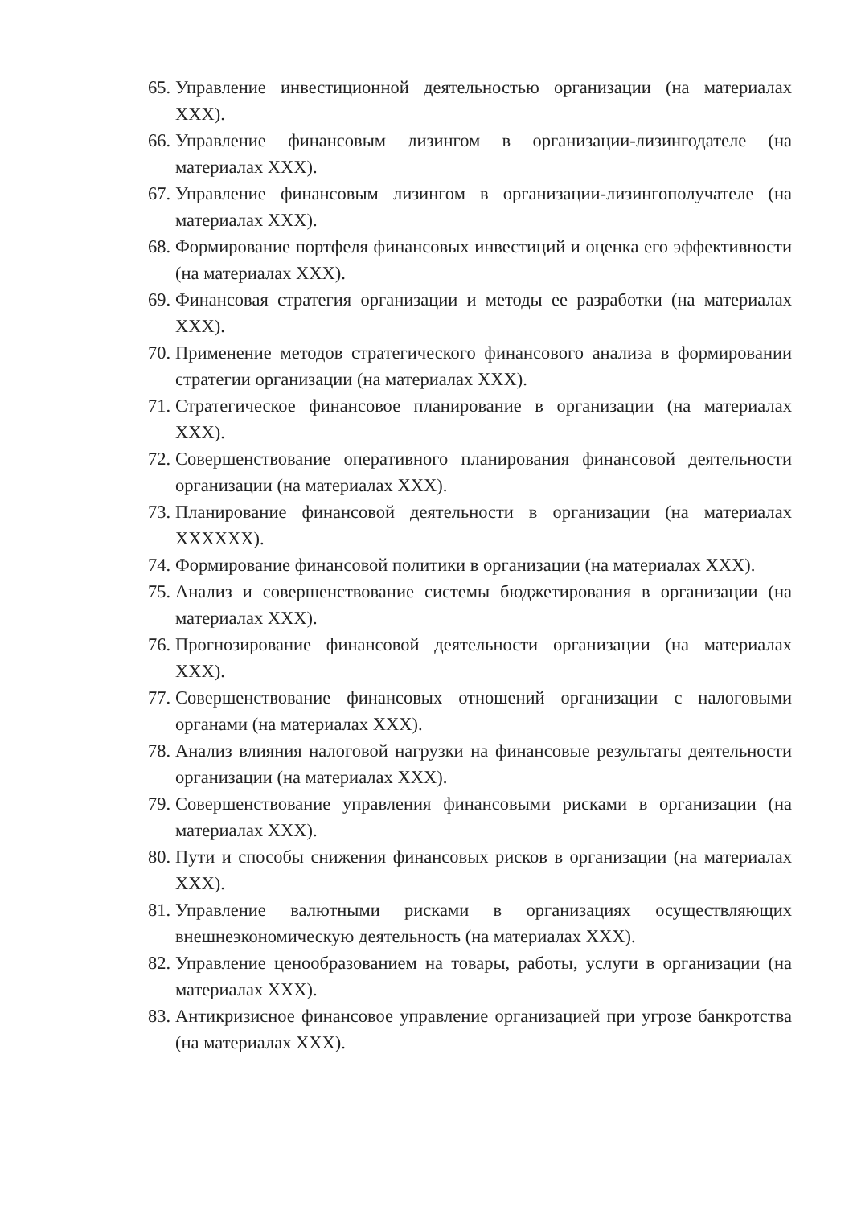65. Управление инвестиционной деятельностью организации (на материалах ХХХ).
66. Управление финансовым лизингом в организации-лизингодателе (на материалах ХХХ).
67. Управление финансовым лизингом в организации-лизингополучателе (на материалах ХХХ).
68. Формирование портфеля финансовых инвестиций и оценка его эффективности (на материалах ХХХ).
69. Финансовая стратегия организации и методы ее разработки (на материалах ХХХ).
70. Применение методов стратегического финансового анализа в формировании стратегии организации (на материалах ХХХ).
71. Стратегическое финансовое планирование в организации (на материалах ХХХ).
72. Совершенствование оперативного планирования финансовой деятельности организации (на материалах ХХХ).
73. Планирование финансовой деятельности в организации (на материалах ХХХХХХ).
74. Формирование финансовой политики в организации (на материалах ХХХ).
75. Анализ и совершенствование системы бюджетирования в организации (на материалах ХХХ).
76. Прогнозирование финансовой деятельности организации (на материалах ХХХ).
77. Совершенствование финансовых отношений организации с налоговыми органами (на материалах ХХХ).
78. Анализ влияния налоговой нагрузки на финансовые результаты деятельности организации (на материалах ХХХ).
79. Совершенствование управления финансовыми рисками в организации (на материалах ХХХ).
80. Пути и способы снижения финансовых рисков в организации (на материалах ХХХ).
81. Управление валютными рисками в организациях осуществляющих внешнеэкономическую деятельность (на материалах ХХХ).
82. Управление ценообразованием на товары, работы, услуги в организации (на материалах ХХХ).
83. Антикризисное финансовое управление организацией при угрозе банкротства (на материалах ХХХ).